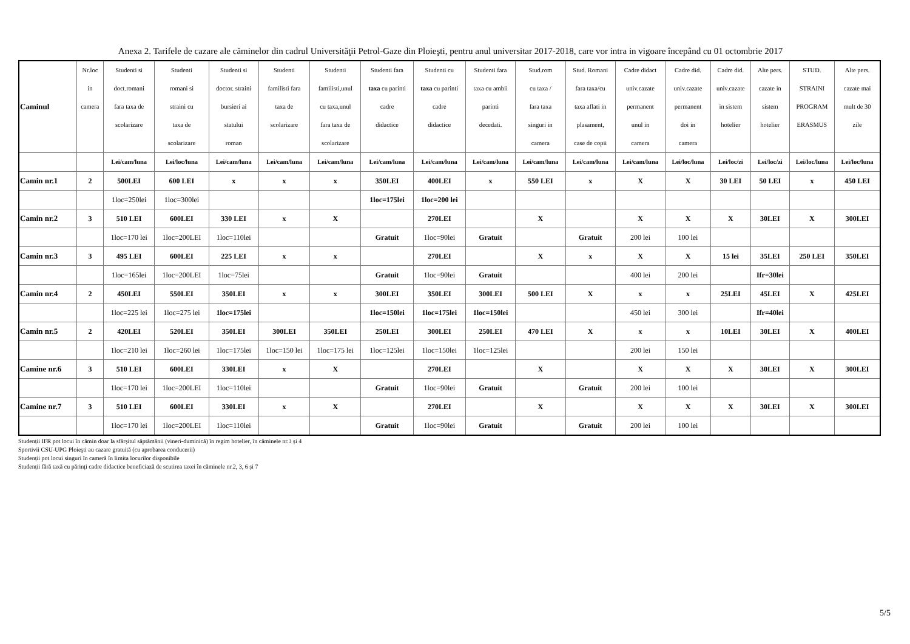Anexa 2. Tarifele de cazare ale căminelor din cadrul Universităţii Petrol-Gaze din Ploieşti, pentru anul universitar 2017-2018, care vor intra in vigoare începând cu 01 octombrie 2017
| Caminul | Nr.loc in camera | Studenti si doct.romani fara taxa de scolarizare | Studenti romani si straini cu taxa de scolarizare | Studenti si doctor. straini bursieri ai statului roman | Studenti familisti fara taxa de scolarizare | Studenti familisti,unul cu taxa,unul fara taxa de scolarizare | Studenti fara taxa cu parinti cadre didactice | Studenti cu taxa cu parinti cadre didactice | Studenti fara taxa cu ambii parinti decedati. | Stud.rom cu taxa / fara taxa singuri in camera | Stud. Romani fara taxa/cu taxa aflati in plasament, case de copii | Cadre didact univ.cazate permanent unul in camera | Cadre did. univ.cazate permanent doi in camera | Cadre did. univ.cazate in sistem hotelier | Alte pers. cazate in sistem hotelier | STUD. STRAINI PROGRAM ERASMUS | Alte pers. cazate mai mult de 30 zile |
| --- | --- | --- | --- | --- | --- | --- | --- | --- | --- | --- | --- | --- | --- | --- | --- | --- | --- |
| | | Lei/cam/luna | Lei/loc/luna | Lei/cam/luna | Lei/cam/luna | Lei/cam/luna | Lei/cam/luna | Lei/cam/luna | Lei/cam/luna | Lei/cam/luna | Lei/cam/luna | Lei/cam/luna | Lei/loc/luna | Lei/loc/zi | Lei/loc/zi | Lei/loc/luna | Lei/loc/luna |
| Camin nr.1 | 2 | 500LEI | 600 LEI | x | x | x | 350LEI | 400LEI | x | 550 LEI | x | X | X | 30 LEI | 50 LEI | x | 450 LEI |
| | | 1loc=250lei | 1loc=300lei | | | | 1loc=175lei | 1loc=200 lei | | | | | | | | | |
| Camin nr.2 | 3 | 510 LEI | 600LEI | 330 LEI | x | X | | 270LEI | | X | | X | X | X | 30LEI | X | 300LEI |
| | | 1loc=170 lei | 1loc=200LEI | 1loc=110lei | | | Gratuit | 1loc=90lei | Gratuit | | Gratuit | 200 lei | 100 lei | | | | |
| Camin nr.3 | 3 | 495 LEI | 600LEI | 225 LEI | x | x | | 270LEI | | X | x | X | X | 15 lei | 35LEI | 250 LEI | 350LEI |
| | | 1loc=165lei | 1loc=200LEI | 1loc=75lei | | | Gratuit | 1loc=90lei | Gratuit | | | 400 lei | 200 lei | | Ifr=30lei | | |
| Camin nr.4 | 2 | 450LEI | 550LEI | 350LEI | x | x | 300LEI | 350LEI | 300LEI | 500 LEI | X | x | x | 25LEI | 45LEI | X | 425LEI |
| | | 1loc=225 lei | 1loc=275 lei | 1loc=175lei | | | 1loc=150lei | 1loc=175lei | 1loc=150lei | | | 450 lei | 300 lei | | Ifr=40lei | | |
| Camin nr.5 | 2 | 420LEI | 520LEI | 350LEI | 300LEI | 350LEI | 250LEI | 300LEI | 250LEI | 470 LEI | X | x | x | 10LEI | 30LEI | X | 400LEI |
| | | 1loc=210 lei | 1loc=260 lei | 1loc=175lei | 1loc=150 lei | 1loc=175 lei | 1loc=125lei | 1loc=150lei | 1loc=125lei | | | 200 lei | 150 lei | | | | |
| Camine nr.6 | 3 | 510 LEI | 600LEI | 330LEI | x | X | | 270LEI | | X | | X | X | X | 30LEI | X | 300LEI |
| | | 1loc=170 lei | 1loc=200LEI | 1loc=110lei | | | Gratuit | 1loc=90lei | Gratuit | | Gratuit | 200 lei | 100 lei | | | | |
| Camine nr.7 | 3 | 510 LEI | 600LEI | 330LEI | x | X | | 270LEI | | X | | X | X | X | 30LEI | X | 300LEI |
| | | 1loc=170 lei | 1loc=200LEI | 1loc=110lei | | | Gratuit | 1loc=90lei | Gratuit | | Gratuit | 200 lei | 100 lei | | | | |
Studenții IFR pot locui în cămin doar la sfârșitul săptămânii (vineri-duminică) în regim hotelier, în căminele nr.3 și 4
Sportivii CSU-UPG Ploieşti au cazare gratuită (cu aprobarea conducerii)
Studenții pot locui singuri în cameră în limita locurilor disponibile
Studenții fără taxă cu părinți cadre didactice beneficiază de scutirea taxei în căminele nr.2, 3, 6 și 7
5/5